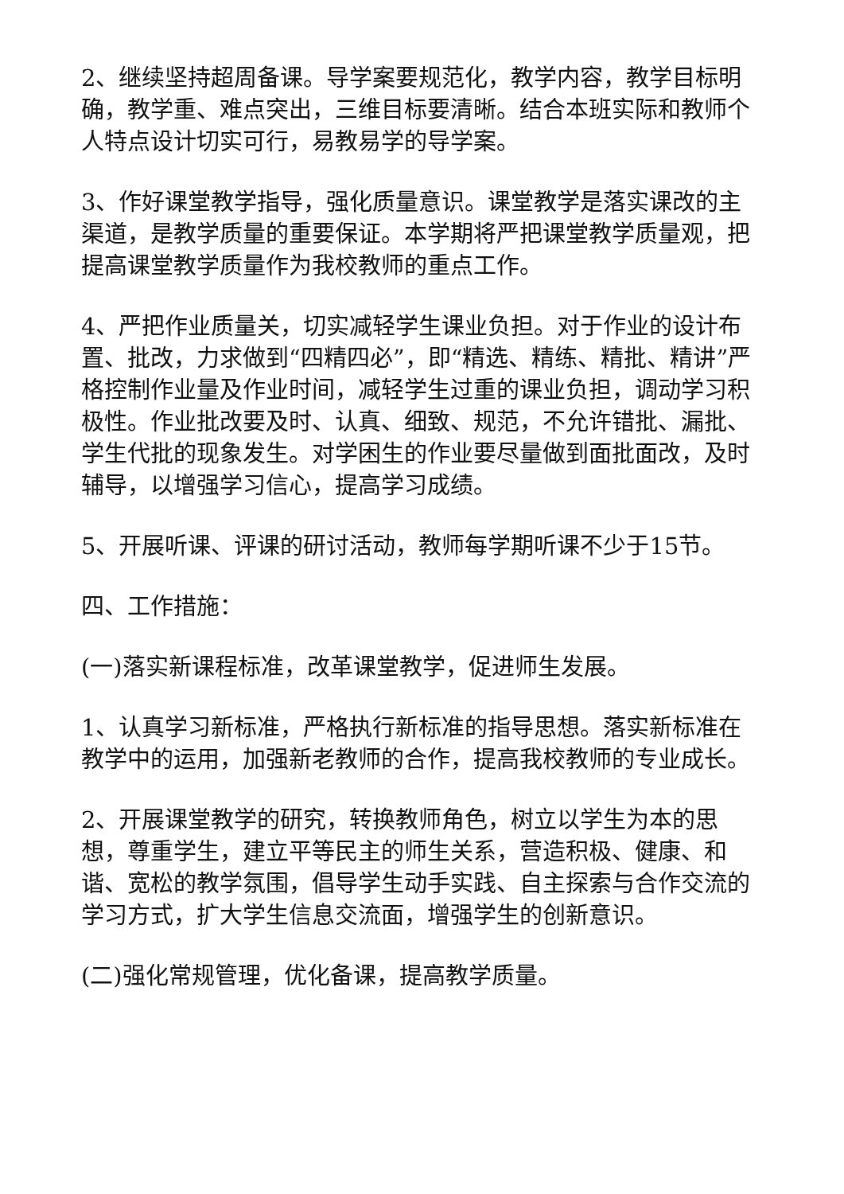2、继续坚持超周备课。导学案要规范化，教学内容，教学目标明确，教学重、难点突出，三维目标要清晰。结合本班实际和教师个人特点设计切实可行，易教易学的导学案。
3、作好课堂教学指导，强化质量意识。课堂教学是落实课改的主渠道，是教学质量的重要保证。本学期将严把课堂教学质量观，把提高课堂教学质量作为我校教师的重点工作。
4、严把作业质量关，切实减轻学生课业负担。对于作业的设计布置、批改，力求做到“四精四必”，即“精选、精练、精批、精讲”严格控制作业量及作业时间，减轻学生过重的课业负担，调动学习积极性。作业批改要及时、认真、细致、规范，不允许错批、漏批、学生代批的现象发生。对学困生的作业要尽量做到面批面改，及时辅导，以增强学习信心，提高学习成绩。
5、开展听课、评课的研讨活动，教师每学期听课不少于15节。
四、工作措施：
(一)落实新课程标准，改革课堂教学，促进师生发展。
1、认真学习新标准，严格执行新标准的指导思想。落实新标准在教学中的运用，加强新老教师的合作，提高我校教师的专业成长。
2、开展课堂教学的研究，转换教师角色，树立以学生为本的思想，尊重学生，建立平等民主的师生关系，营造积极、健康、和谐、宽松的教学氛围，倡导学生动手实践、自主探索与合作交流的学习方式，扩大学生信息交流面，增强学生的创新意识。
(二)强化常规管理，优化备课，提高教学质量。